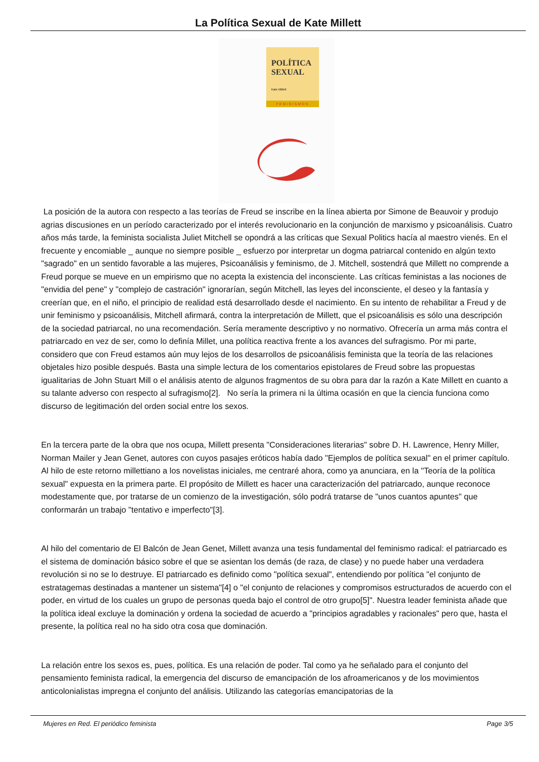La Política Sexual de Kate Millett
POLÍTICA
SEXUAL
Kate Millett
FEMINISMOS
La posición de la autora con respecto a las teorías de Freud se inscribe en la línea abierta por Simone de Beauvoir y produjo agrias discusiones en un período caracterizado por el interés revolucionario en la conjunción de marxismo y psicoanálisis. Cuatro años más tarde, la feminista socialista Juliet Mitchell se opondrá a las críticas que Sexual Politics hacía al maestro vienés. En el frecuente y encomiable _ aunque no siempre posible _ esfuerzo por interpretar un dogma patriarcal contenido en algún texto "sagrado" en un sentido favorable a las mujeres, Psicoanálisis y feminismo, de J. Mitchell, sostendrá que Millett no comprende a Freud porque se mueve en un empirismo que no acepta la existencia del inconsciente. Las críticas feministas a las nociones de "envidia del pene" y "complejo de castración" ignorarían, según Mitchell, las leyes del inconsciente, el deseo y la fantasía y creerían que, en el niño, el principio de realidad está desarrollado desde el nacimiento. En su intento de rehabilitar a Freud y de unir feminismo y psicoanálisis, Mitchell afirmará, contra la interpretación de Millett, que el psicoanálisis es sólo una descripción de la sociedad patriarcal, no una recomendación. Sería meramente descriptivo y no normativo. Ofrecería un arma más contra el patriarcado en vez de ser, como lo definía Millet, una política reactiva frente a los avances del sufragismo. Por mi parte, considero que con Freud estamos aún muy lejos de los desarrollos de psicoanálisis feminista que la teoría de las relaciones objetales hizo posible después. Basta una simple lectura de los comentarios epistolares de Freud sobre las propuestas igualitarias de John Stuart Mill o el análisis atento de algunos fragmentos de su obra para dar la razón a Kate Millett en cuanto a su talante adverso con respecto al sufragismo[2]. No sería la primera ni la última ocasión en que la ciencia funciona como discurso de legitimación del orden social entre los sexos.
En la tercera parte de la obra que nos ocupa, Millett presenta "Consideraciones literarias" sobre D. H. Lawrence, Henry Miller, Norman Mailer y Jean Genet, autores con cuyos pasajes eróticos había dado "Ejemplos de política sexual" en el primer capítulo. Al hilo de este retorno millettiano a los novelistas iniciales, me centraré ahora, como ya anunciara, en la "Teoría de la política sexual" expuesta en la primera parte. El propósito de Millett es hacer una caracterización del patriarcado, aunque reconoce modestamente que, por tratarse de un comienzo de la investigación, sólo podrá tratarse de "unos cuantos apuntes" que conformarán un trabajo "tentativo e imperfecto"[3].
Al hilo del comentario de El Balcón de Jean Genet, Millett avanza una tesis fundamental del feminismo radical: el patriarcado es el sistema de dominación básico sobre el que se asientan los demás (de raza, de clase) y no puede haber una verdadera revolución si no se lo destruye. El patriarcado es definido como "política sexual", entendiendo por política "el conjunto de estratagemas destinadas a mantener un sistema"[4] o "el conjunto de relaciones y compromisos estructurados de acuerdo con el poder, en virtud de los cuales un grupo de personas queda bajo el control de otro grupo[5]". Nuestra leader feminista añade que la política ideal excluye la dominación y ordena la sociedad de acuerdo a "principios agradables y racionales" pero que, hasta el presente, la política real no ha sido otra cosa que dominación.
La relación entre los sexos es, pues, política. Es una relación de poder. Tal como ya he señalado para el conjunto del pensamiento feminista radical, la emergencia del discurso de emancipación de los afroamericanos y de los movimientos anticolonialistas impregna el conjunto del análisis. Utilizando las categorías emancipatorias de la
Mujeres en Red. El periódico feminista Page 3/5